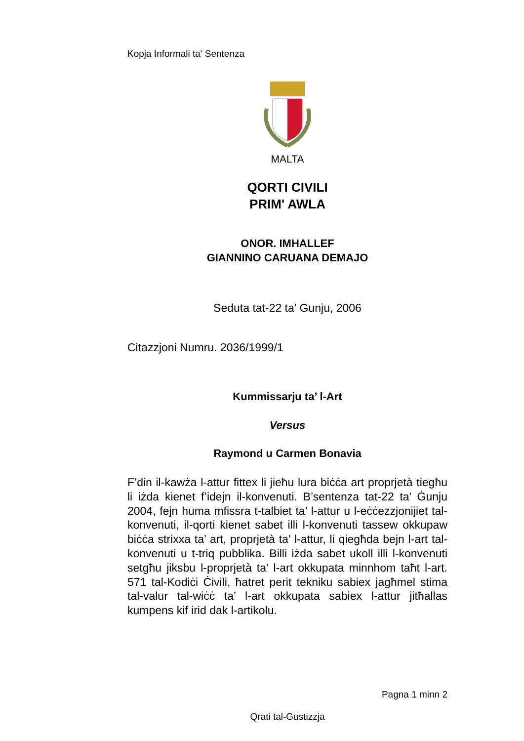Kopja Informali ta' Sentenza
MALTA
QORTI CIVILI
PRIM' AWLA
ONOR. IMHALLEF
GIANNINO CARUANA DEMAJO
Seduta tat-22 ta' Gunju, 2006
Citazzjoni Numru. 2036/1999/1
Kummissarju ta’ l-Art
Versus
Raymond u Carmen Bonavia
F’din il-kawża l-attur fittex li jieħu lura biċċa art proprjetà tiegħu li iżda kienet f’idejn il-konvenuti. B’sentenza tat-22 ta’ Ġunju 2004, fejn huma mfissra t-talbiet ta’ l-attur u l-eċċezzjonijiet tal-konvenuti, il-qorti kienet sabet illi l-konvenuti tassew okkupaw biċċa strixxa ta’ art, proprjetà ta’ l-attur, li qiegħda bejn l-art tal-konvenuti u t-triq pubblika. Billi iżda sabet ukoll illi l-konvenuti setgħu jiksbu l-proprjetà ta’ l-art okkupata minnhom taħt l-art. 571 tal-Kodiċi Ċivili, ħatret perit tekniku sabiex jagħmel stima tal-valur tal-wiċċ ta’ l-art okkupata sabiex l-attur jitħallas kumpens kif irid dak l-artikolu.
Pagna 1 minn 2
Qrati tal-Gustizzja